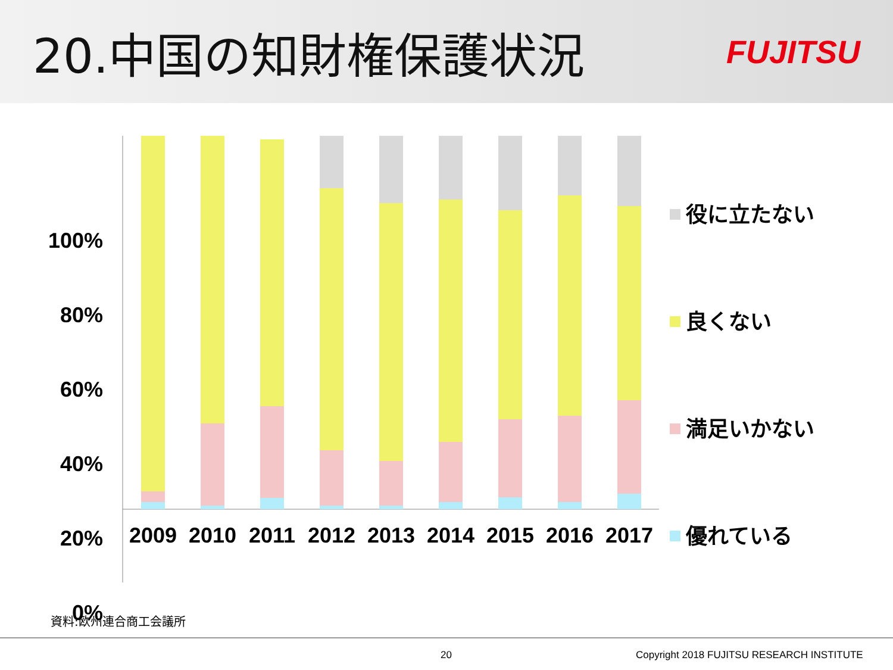20.中国の知財権保護状況
FUJITSU
100%
80%
60%
40%
20%
0%
2009
2010
2011
2012
2013
2014
2015
2016
2017
役に立たない
良くない
満足いかない
優れている
資料:欧州連合商工会議所
20 Copyright 2018 FUJITSU RESEARCH INSTITUTE